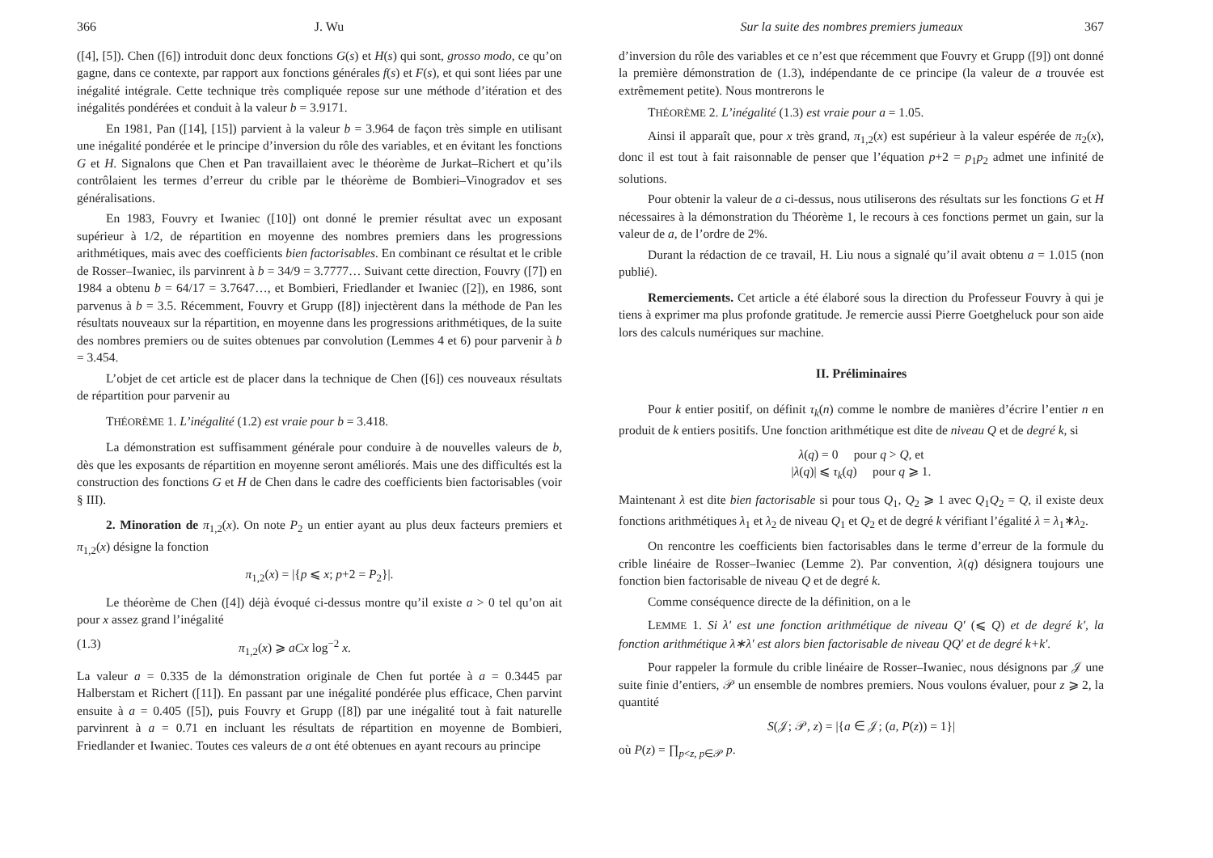366 J. Wu
([4], [5]). Chen ([6]) introduit donc deux fonctions G(s) et H(s) qui sont, grosso modo, ce qu’on gagne, dans ce contexte, par rapport aux fonctions générales f(s) et F(s), et qui sont liées par une inégalité intégrale. Cette technique très compliquée repose sur une méthode d’itération et des inégalités pondérées et conduit à la valeur b = 3.9171.
En 1981, Pan ([14], [15]) parvient à la valeur b = 3.964 de façon très simple en utilisant une inégalité pondérée et le principe d’inversion du rôle des variables, et en évitant les fonctions G et H. Signalons que Chen et Pan travaillaient avec le théorème de Jurkat–Richert et qu’ils contrôlaient les termes d’erreur du crible par le théorème de Bombieri–Vinogradov et ses généralisations.
En 1983, Fouvry et Iwaniec ([10]) ont donné le premier résultat avec un exposant supérieur à 1/2, de répartition en moyenne des nombres premiers dans les progressions arithmétiques, mais avec des coefficients bien factorisables. En combinant ce résultat et le crible de Rosser–Iwaniec, ils parvinrent à b = 34/9 = 3.7777… Suivant cette direction, Fouvry ([7]) en 1984 a obtenu b = 64/17 = 3.7647…, et Bombieri, Friedlander et Iwaniec ([2]), en 1986, sont parvenus à b = 3.5. Récemment, Fouvry et Grupp ([8]) injectèrent dans la méthode de Pan les résultats nouveaux sur la répartition, en moyenne dans les progressions arithmétiques, de la suite des nombres premiers ou de suites obtenues par convolution (Lemmes 4 et 6) pour parvenir à b = 3.454.
L’objet de cet article est de placer dans la technique de Chen ([6]) ces nouveaux résultats de répartition pour parvenir au
THÉORÈME 1. L’inégalité (1.2) est vraie pour b = 3.418.
La démonstration est suffisamment générale pour conduire à de nouvelles valeurs de b, dès que les exposants de répartition en moyenne seront améliorés. Mais une des difficultés est la construction des fonctions G et H de Chen dans le cadre des coefficients bien factorisables (voir § III).
2. Minoration de π<sub>1,2</sub>(x). On note P<sub>2</sub> un entier ayant au plus deux facteurs premiers et π<sub>1,2</sub>(x) désigne la fonction
π<sub>1,2</sub>(x) = |{p ⩽ x; p+2 = P<sub>2</sub>}|.
Le théorème de Chen ([4]) déjà évoqué ci-dessus montre qu’il existe a > 0 tel qu’on ait pour x assez grand l’inégalité
(1.3) π<sub>1,2</sub>(x) ⩾ aCx log<sup>−2</sup> x.
La valeur a = 0.335 de la démonstration originale de Chen fut portée à a = 0.3445 par Halberstam et Richert ([11]). En passant par une inégalité pondérée plus efficace, Chen parvint ensuite à a = 0.405 ([5]), puis Fouvry et Grupp ([8]) par une inégalité tout à fait naturelle parvinrent à a = 0.71 en incluant les résultats de répartition en moyenne de Bombieri, Friedlander et Iwaniec. Toutes ces valeurs de a ont été obtenues en ayant recours au principe
Sur la suite des nombres premiers jumeaux 367
d’inversion du rôle des variables et ce n’est que récemment que Fouvry et Grupp ([9]) ont donné la première démonstration de (1.3), indépendante de ce principe (la valeur de a trouvée est extrêmement petite). Nous montrerons le
THÉORÈME 2. L’inégalité (1.3) est vraie pour a = 1.05.
Ainsi il apparaît que, pour x très grand, π<sub>1,2</sub>(x) est supérieur à la valeur espérée de π<sub>2</sub>(x), donc il est tout à fait raisonnable de penser que l’équation p+2 = p<sub>1</sub>p<sub>2</sub> admet une infinité de solutions.
Pour obtenir la valeur de a ci-dessus, nous utiliserons des résultats sur les fonctions G et H nécessaires à la démonstration du Théorème 1, le recours à ces fonctions permet un gain, sur la valeur de a, de l’ordre de 2%.
Durant la rédaction de ce travail, H. Liu nous a signalé qu’il avait obtenu a = 1.015 (non publié).
Remerciements. Cet article a été élaboré sous la direction du Professeur Fouvry à qui je tiens à exprimer ma plus profonde gratitude. Je remercie aussi Pierre Goetgheluck pour son aide lors des calculs numériques sur machine.
II. Préliminaires
Pour k entier positif, on définit τ<sub>k</sub>(n) comme le nombre de manières d’écrire l’entier n en produit de k entiers positifs. Une fonction arithmétique est dite de niveau Q et de degré k, si
λ(q) = 0 pour q > Q, et
|λ(q)| ⩽ τ<sub>k</sub>(q) pour q ⩾ 1.
Maintenant λ est dite bien factorisable si pour tous Q<sub>1</sub>, Q<sub>2</sub> ⩾ 1 avec Q<sub>1</sub>Q<sub>2</sub> = Q, il existe deux fonctions arithmétiques λ<sub>1</sub> et λ<sub>2</sub> de niveau Q<sub>1</sub> et Q<sub>2</sub> et de degré k vérifiant l’égalité λ = λ<sub>1</sub>∗λ<sub>2</sub>.
On rencontre les coefficients bien factorisables dans le terme d’erreur de la formule du crible linéaire de Rosser–Iwaniec (Lemme 2). Par convention, λ(q) désignera toujours une fonction bien factorisable de niveau Q et de degré k.
Comme conséquence directe de la définition, on a le
LEMME 1. Si λ′ est une fonction arithmétique de niveau Q′ (⩽ Q) et de degré k′, la fonction arithmétique λ∗λ′ est alors bien factorisable de niveau QQ′ et de degré k+k′.
Pour rappeler la formule du crible linéaire de Rosser–Iwaniec, nous désignons par 𝒥 une suite finie d’entiers, 𝒫 un ensemble de nombres premiers. Nous voulons évaluer, pour z ⩾ 2, la quantité
S(𝒥; 𝒫, z) = |{a ∈ 𝒥; (a, P(z)) = 1}|
où P(z) = ∏<sub>p<z, p∈𝒫</sub> p.